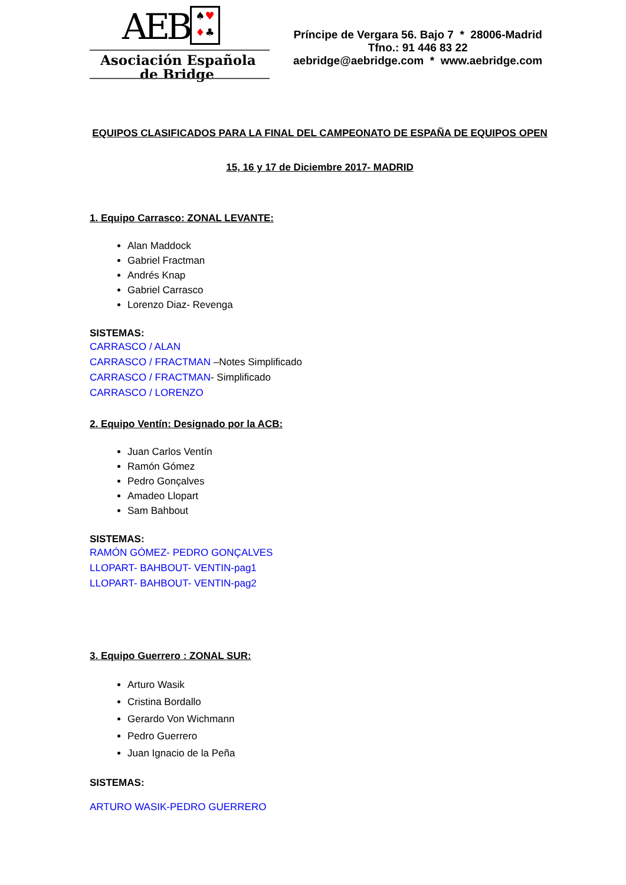AEB
♠♥
♦♣
Asociación Española
de Bridge
Príncipe de Vergara 56. Bajo 7 * 28006-Madrid
Tfno.: 91 446 83 22
aebridge@aebridge.com * www.aebridge.com
EQUIPOS CLASIFICADOS PARA LA FINAL DEL CAMPEONATO DE ESPAÑA DE EQUIPOS OPEN
15, 16 y 17 de Diciembre 2017- MADRID
1. Equipo Carrasco: ZONAL LEVANTE:
Alan Maddock
Gabriel Fractman
Andrés Knap
Gabriel Carrasco
Lorenzo Diaz- Revenga
SISTEMAS:
CARRASCO / ALAN
CARRASCO / FRACTMAN –Notes Simplificado
CARRASCO / FRACTMAN- Simplificado
CARRASCO / LORENZO
2. Equipo Ventín: Designado por la ACB:
Juan Carlos Ventín
Ramón Gómez
Pedro Gonçalves
Amadeo Llopart
Sam Bahbout
SISTEMAS:
RAMÓN GÓMEZ- PEDRO GONÇALVES
LLOPART- BAHBOUT- VENTIN-pag1
LLOPART- BAHBOUT- VENTIN-pag2
3. Equipo Guerrero : ZONAL SUR:
Arturo Wasik
Cristina Bordallo
Gerardo Von Wichmann
Pedro Guerrero
Juan Ignacio de la Peña
SISTEMAS:
ARTURO WASIK-PEDRO GUERRERO